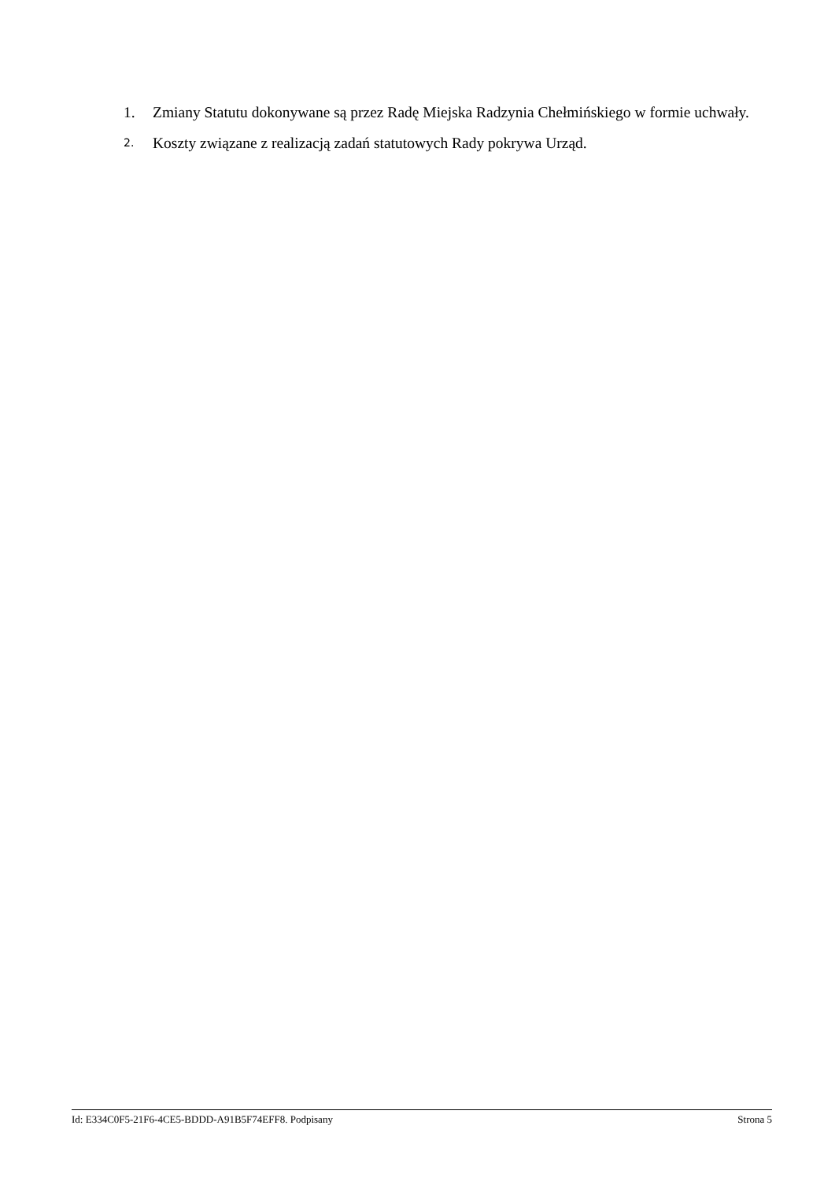1. Zmiany Statutu dokonywane są przez Radę Miejska Radzynia Chełmińskiego w formie uchwały.
2. Koszty związane z realizacją zadań statutowych Rady pokrywa Urząd.
Id: E334C0F5-21F6-4CE5-BDDD-A91B5F74EFF8. Podpisany Strona 5